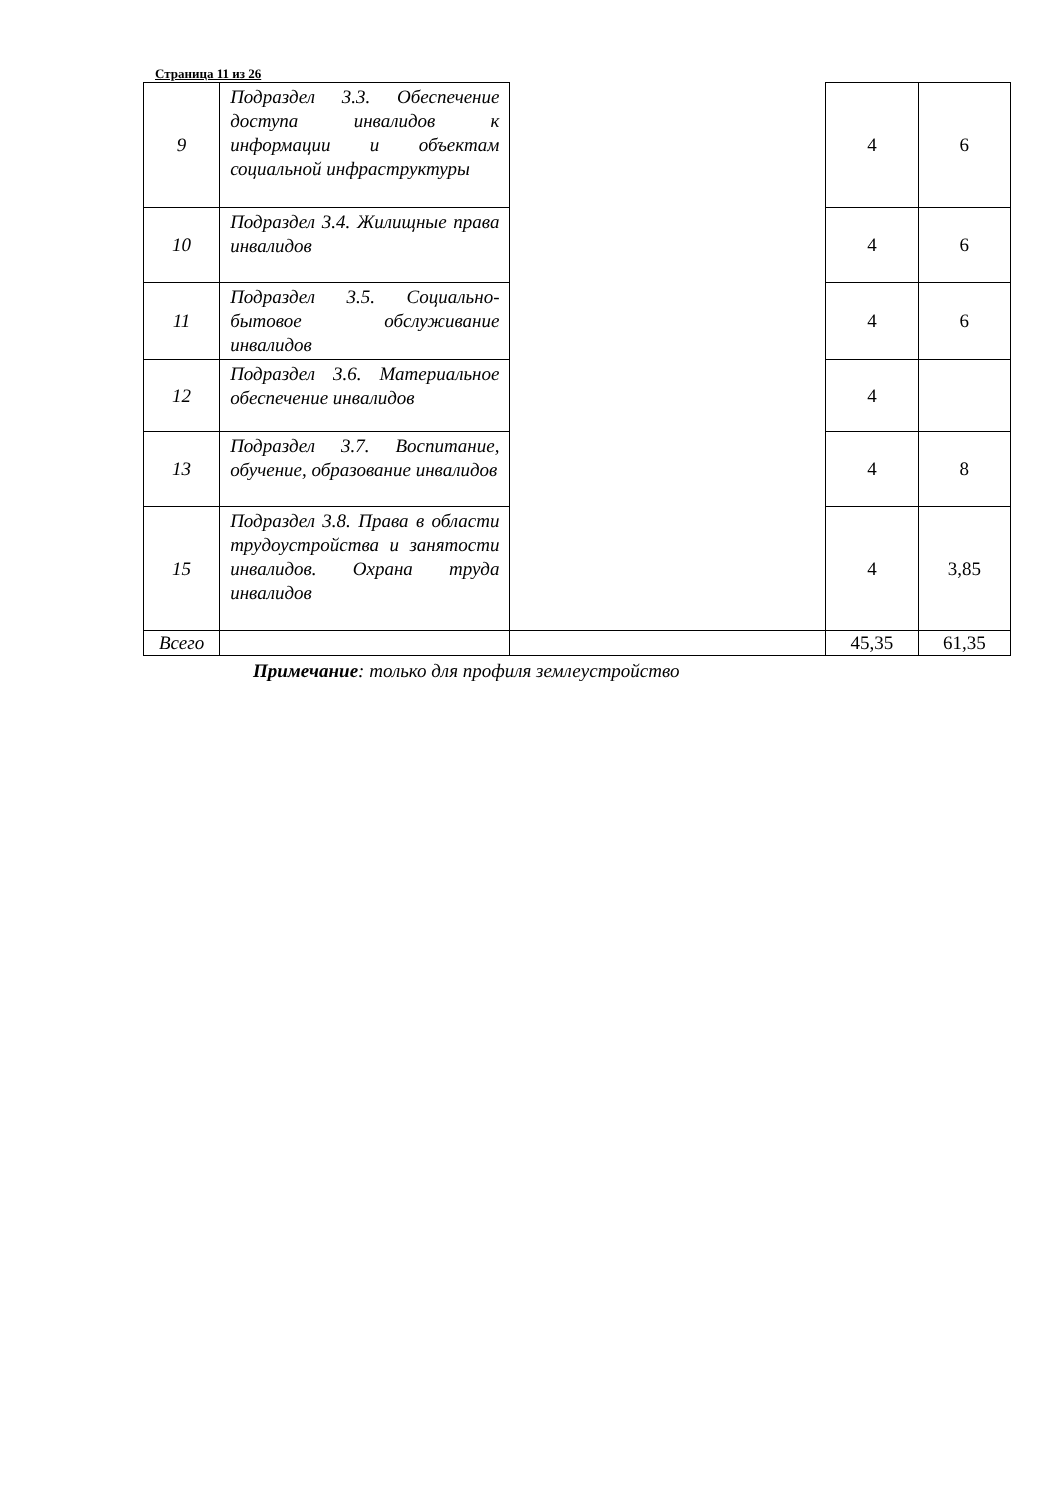Страница 11 из 26
| 9 | Подраздел 3.3. Обеспечение доступа инвалидов к информации и объектам социальной инфраструктуры | | 4 | 6 |
| 10 | Подраздел 3.4. Жилищные права инвалидов | | 4 | 6 |
| 11 | Подраздел 3.5. Социально-бытовое обслуживание инвалидов | | 4 | 6 |
| 12 | Подраздел 3.6. Материальное обеспечение инвалидов | | 4 | |
| 13 | Подраздел 3.7. Воспитание, обучение, образование инвалидов | | 4 | 8 |
| 15 | Подраздел 3.8. Права в области трудоустройства и занятости инвалидов. Охрана труда инвалидов | | 4 | 3,85 |
| Всего | | | 45,35 | 61,35 |
Примечание: только для профиля землеустройство